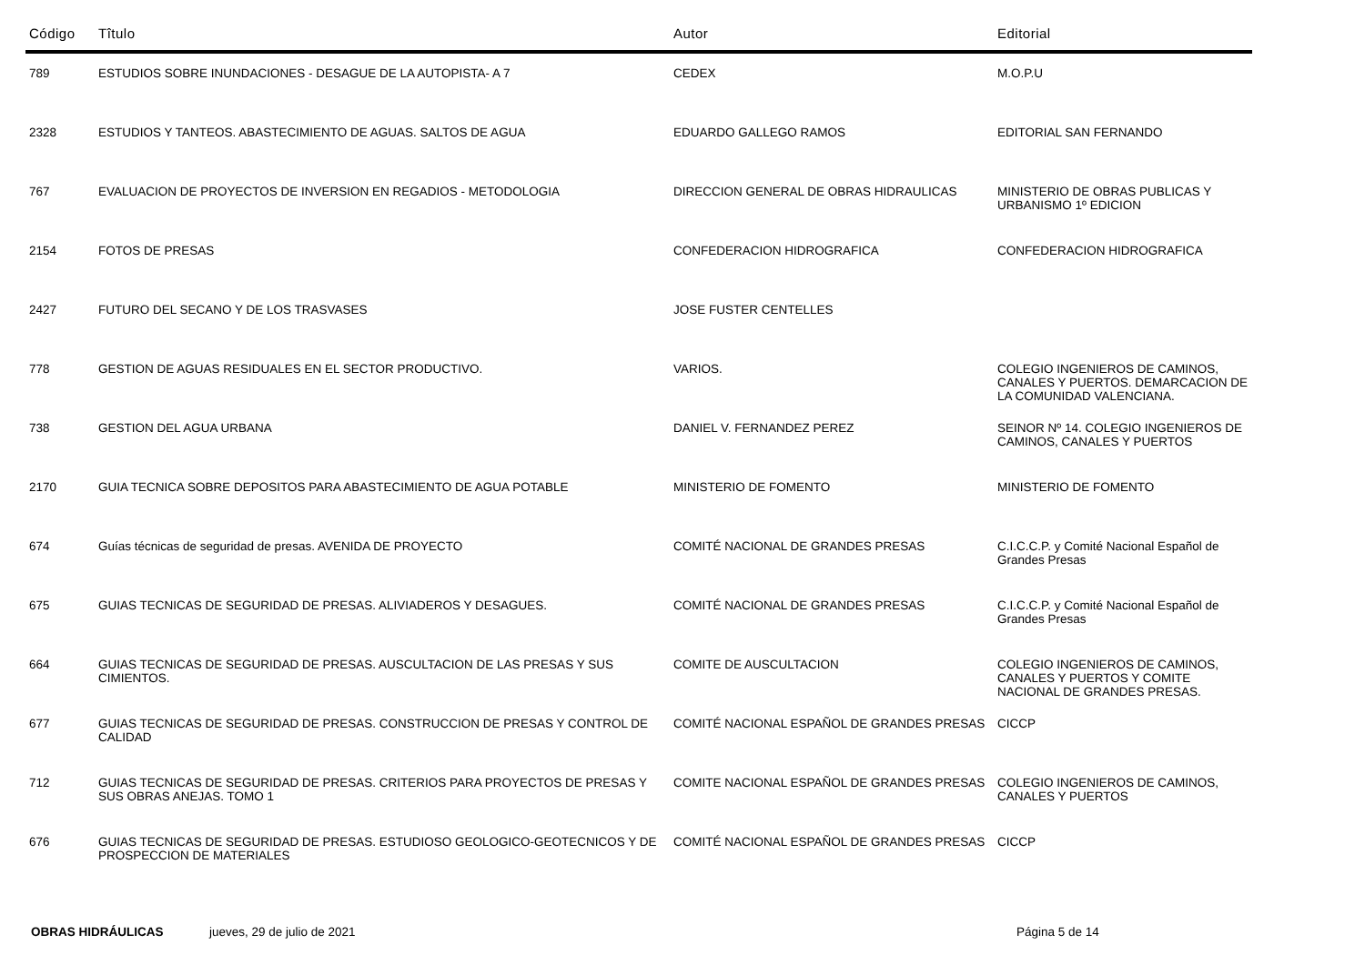| Código | Tîtulo | Autor | Editorial |
| --- | --- | --- | --- |
| 789 | ESTUDIOS SOBRE INUNDACIONES - DESAGUE DE LA AUTOPISTA- A 7 | CEDEX | M.O.P.U |
| 2328 | ESTUDIOS Y TANTEOS. ABASTECIMIENTO DE AGUAS. SALTOS DE AGUA | EDUARDO GALLEGO RAMOS | EDITORIAL SAN FERNANDO |
| 767 | EVALUACION DE PROYECTOS DE INVERSION EN REGADIOS - METODOLOGIA | DIRECCION GENERAL DE OBRAS HIDRAULICAS | MINISTERIO DE OBRAS PUBLICAS Y URBANISMO 1º EDICION |
| 2154 | FOTOS DE PRESAS | CONFEDERACION HIDROGRAFICA | CONFEDERACION HIDROGRAFICA |
| 2427 | FUTURO DEL SECANO Y DE LOS TRASVASES | JOSE FUSTER CENTELLES | |
| 778 | GESTION DE AGUAS RESIDUALES EN EL SECTOR PRODUCTIVO. | VARIOS. | COLEGIO INGENIEROS DE CAMINOS, CANALES Y PUERTOS. DEMARCACION DE LA COMUNIDAD VALENCIANA. |
| 738 | GESTION DEL AGUA URBANA | DANIEL V. FERNANDEZ PEREZ | SEINOR Nº 14. COLEGIO INGENIEROS DE CAMINOS, CANALES Y PUERTOS |
| 2170 | GUIA TECNICA SOBRE DEPOSITOS PARA ABASTECIMIENTO DE AGUA POTABLE | MINISTERIO DE FOMENTO | MINISTERIO DE FOMENTO |
| 674 | Guías técnicas de seguridad de presas. AVENIDA DE PROYECTO | COMITÉ NACIONAL DE GRANDES PRESAS | C.I.C.C.P. y Comité Nacional Español de Grandes Presas |
| 675 | GUIAS TECNICAS DE SEGURIDAD DE PRESAS. ALIVIADEROS Y DESAGUES. | COMITÉ NACIONAL DE GRANDES PRESAS | C.I.C.C.P. y Comité Nacional Español de Grandes Presas |
| 664 | GUIAS TECNICAS DE SEGURIDAD DE PRESAS. AUSCULTACION DE LAS PRESAS Y SUS CIMIENTOS. | COMITE DE AUSCULTACION | COLEGIO INGENIEROS DE CAMINOS, CANALES Y PUERTOS Y COMITE NACIONAL DE GRANDES PRESAS. |
| 677 | GUIAS TECNICAS DE SEGURIDAD DE PRESAS. CONSTRUCCION DE PRESAS Y CONTROL DE CALIDAD | COMITÉ NACIONAL ESPAÑOL DE GRANDES PRESAS | CICCP |
| 712 | GUIAS TECNICAS DE SEGURIDAD DE PRESAS. CRITERIOS PARA PROYECTOS DE PRESAS Y SUS OBRAS ANEJAS. TOMO 1 | COMITE NACIONAL ESPAÑOL DE GRANDES PRESAS | COLEGIO INGENIEROS DE CAMINOS, CANALES Y PUERTOS |
| 676 | GUIAS TECNICAS DE SEGURIDAD DE PRESAS. ESTUDIOSO GEOLOGICO-GEOTECNICOS Y DE PROSPECCION DE MATERIALES | COMITÉ NACIONAL ESPAÑOL DE GRANDES PRESAS | CICCP |
OBRAS HIDRÁULICAS jueves, 29 de julio de 2021 Página 5 de 14